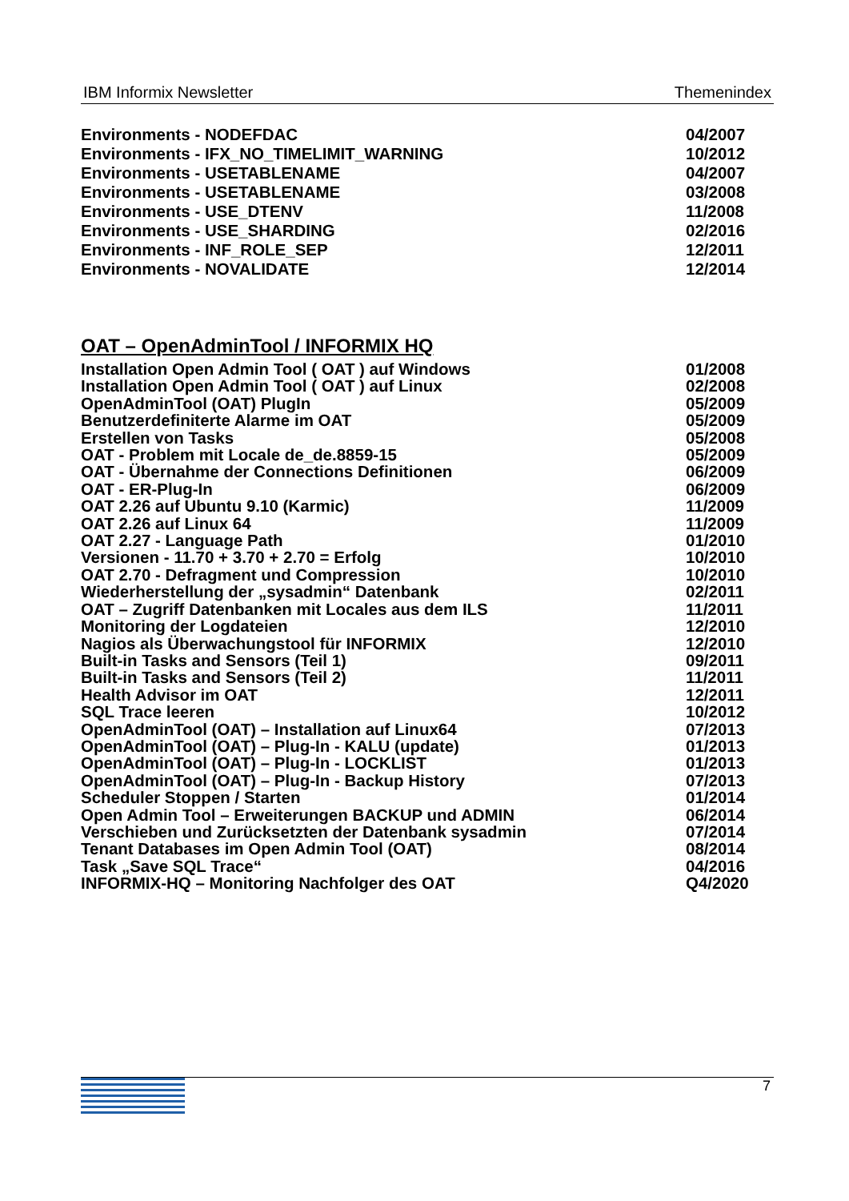IBM Informix Newsletter Themenindex
| Environments - NODEFDAC | 04/2007 |
| Environments - IFX_NO_TIMELIMIT_WARNING | 10/2012 |
| Environments - USETABLENAME | 04/2007 |
| Environments - USETABLENAME | 03/2008 |
| Environments - USE_DTENV | 11/2008 |
| Environments - USE_SHARDING | 02/2016 |
| Environments - INF_ROLE_SEP | 12/2011 |
| Environments - NOVALIDATE | 12/2014 |
OAT – OpenAdminTool / INFORMIX HQ
| Installation Open Admin Tool ( OAT ) auf Windows | 01/2008 |
| Installation Open Admin Tool ( OAT ) auf Linux | 02/2008 |
| OpenAdminTool (OAT) PlugIn | 05/2009 |
| Benutzerdefiniterte Alarme im OAT | 05/2009 |
| Erstellen von Tasks | 05/2008 |
| OAT - Problem mit Locale de_de.8859-15 | 05/2009 |
| OAT - Übernahme der Connections Definitionen | 06/2009 |
| OAT - ER-Plug-In | 06/2009 |
| OAT 2.26 auf Ubuntu 9.10 (Karmic) | 11/2009 |
| OAT 2.26 auf Linux 64 | 11/2009 |
| OAT 2.27 - Language Path | 01/2010 |
| Versionen - 11.70 + 3.70 + 2.70 = Erfolg | 10/2010 |
| OAT 2.70 - Defragment und Compression | 10/2010 |
| Wiederherstellung der „sysadmin“ Datenbank | 02/2011 |
| OAT – Zugriff Datenbanken mit Locales aus dem ILS | 11/2011 |
| Monitoring der Logdateien | 12/2010 |
| Nagios als Überwachungstool für INFORMIX | 12/2010 |
| Built-in Tasks and Sensors (Teil 1) | 09/2011 |
| Built-in Tasks and Sensors (Teil 2) | 11/2011 |
| Health Advisor im OAT | 12/2011 |
| SQL Trace leeren | 10/2012 |
| OpenAdminTool (OAT) – Installation auf Linux64 | 07/2013 |
| OpenAdminTool (OAT) – Plug-In - KALU (update) | 01/2013 |
| OpenAdminTool (OAT) – Plug-In - LOCKLIST | 01/2013 |
| OpenAdminTool (OAT) – Plug-In - Backup History | 07/2013 |
| Scheduler Stoppen / Starten | 01/2014 |
| Open Admin Tool – Erweiterungen BACKUP und ADMIN | 06/2014 |
| Verschieben und Zurücksetzten der Datenbank sysadmin | 07/2014 |
| Tenant Databases im Open Admin Tool (OAT) | 08/2014 |
| Task „Save SQL Trace“ | 04/2016 |
| INFORMIX-HQ – Monitoring Nachfolger des OAT | Q4/2020 |
7